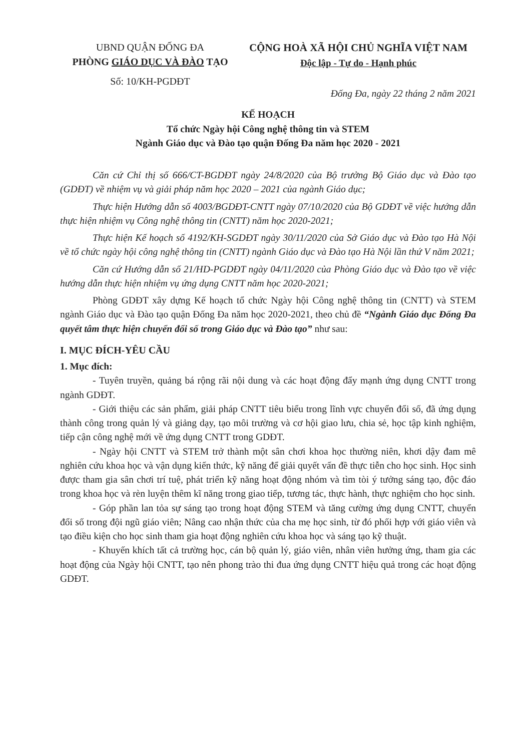UBND QUẬN ĐỐNG ĐA
PHÒNG GIÁO DỤC VÀ ĐÀO TẠO
Số: 10/KH-PGDĐT
CỘNG HOÀ XÃ HỘI CHỦ NGHĨA VIỆT NAM
Độc lập - Tự do - Hạnh phúc
Đống Đa, ngày 22 tháng 2 năm 2021
KẾ HOẠCH
Tổ chức Ngày hội Công nghệ thông tin và STEM
Ngành Giáo dục và Đào tạo quận Đống Đa năm học 2020 - 2021
Căn cứ Chỉ thị số 666/CT-BGDĐT ngày 24/8/2020 của Bộ trưởng Bộ Giáo dục và Đào tạo (GDĐT) về nhiệm vụ và giải pháp năm học 2020 – 2021 của ngành Giáo dục;
Thực hiện Hướng dẫn số 4003/BGDĐT-CNTT ngày 07/10/2020 của Bộ GDĐT về việc hướng dẫn thực hiện nhiệm vụ Công nghệ thông tin (CNTT) năm học 2020-2021;
Thực hiện Kế hoạch số 4192/KH-SGDĐT ngày 30/11/2020 của Sở Giáo dục và Đào tạo Hà Nội về tổ chức ngày hội công nghệ thông tin (CNTT) ngành Giáo dục và Đào tạo Hà Nội lần thứ V năm 2021;
Căn cứ Hướng dẫn số 21/HD-PGDĐT ngày 04/11/2020 của Phòng Giáo dục và Đào tạo về việc hướng dẫn thực hiện nhiệm vụ ứng dụng CNTT năm học 2020-2021;
Phòng GDĐT xây dựng Kế hoạch tổ chức Ngày hội Công nghệ thông tin (CNTT) và STEM ngành Giáo dục và Đào tạo quận Đống Đa năm học 2020-2021, theo chủ đề “Ngành Giáo dục Đống Đa quyết tâm thực hiện chuyển đổi số trong Giáo dục và Đào tạo” như sau:
I. MỤC ĐÍCH-YÊU CẦU
1. Mục đích:
- Tuyên truyền, quảng bá rộng rãi nội dung và các hoạt động đẩy mạnh ứng dụng CNTT trong ngành GDĐT.
- Giới thiệu các sản phẩm, giải pháp CNTT tiêu biểu trong lĩnh vực chuyển đổi số, đã ứng dụng thành công trong quản lý và giảng dạy, tạo môi trường và cơ hội giao lưu, chia sẻ, học tập kinh nghiệm, tiếp cận công nghệ mới về ứng dụng CNTT trong GDĐT.
- Ngày hội CNTT và STEM trở thành một sân chơi khoa học thường niên, khơi dậy đam mê nghiên cứu khoa học và vận dụng kiến thức, kỹ năng để giải quyết vấn đề thực tiễn cho học sinh. Học sinh được tham gia sân chơi trí tuệ, phát triển kỹ năng hoạt động nhóm và tìm tòi ý tưởng sáng tạo, độc đáo trong khoa học và rèn luyện thêm kĩ năng trong giao tiếp, tương tác, thực hành, thực nghiệm cho học sinh.
- Góp phần lan tỏa sự sáng tạo trong hoạt động STEM và tăng cường ứng dụng CNTT, chuyển đổi số trong đội ngũ giáo viên; Nâng cao nhận thức của cha mẹ học sinh, từ đó phối hợp với giáo viên và tạo điều kiện cho học sinh tham gia hoạt động nghiên cứu khoa học và sáng tạo kỹ thuật.
- Khuyến khích tất cả trường học, cán bộ quản lý, giáo viên, nhân viên hưởng ứng, tham gia các hoạt động của Ngày hội CNTT, tạo nên phong trào thi đua ứng dụng CNTT hiệu quả trong các hoạt động GDĐT.